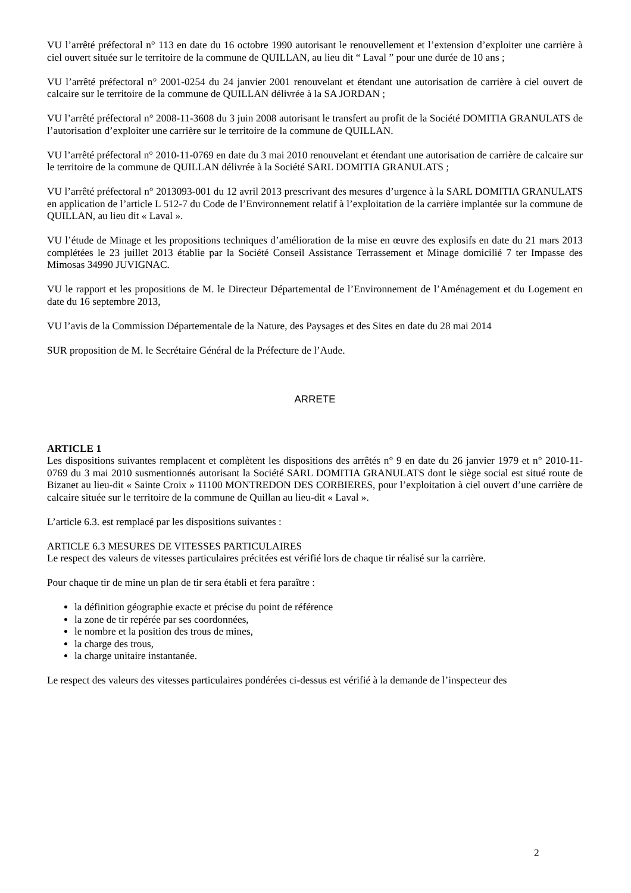VU l’arrêté préfectoral n° 113 en date du 16 octobre 1990 autorisant le renouvellement et l’extension d’exploiter une carrière à ciel ouvert située sur le territoire de la commune de QUILLAN, au lieu dit “ Laval ” pour une durée de 10 ans ;
VU l’arrêté préfectoral n° 2001-0254 du 24 janvier 2001 renouvelant et étendant une autorisation de carrière à ciel ouvert de calcaire sur le territoire de la commune de QUILLAN délivrée à la SA JORDAN ;
VU l’arrêté préfectoral n° 2008-11-3608 du 3 juin 2008 autorisant le transfert au profit de la Société DOMITIA GRANULATS de l’autorisation d’exploiter une carrière sur le territoire de la commune de QUILLAN.
VU l’arrêté préfectoral n° 2010-11-0769 en date du 3 mai 2010 renouvelant et étendant une autorisation de carrière de calcaire sur le territoire de la commune de QUILLAN délivrée à la Société SARL DOMITIA GRANULATS ;
VU l’arrêté préfectoral n° 2013093-001 du 12 avril 2013 prescrivant des mesures d’urgence à la SARL DOMITIA GRANULATS en application de l’article L 512-7 du Code de l’Environnement relatif à l’exploitation de la carrière implantée sur la commune de QUILLAN, au lieu dit « Laval ».
VU l’étude de Minage et les propositions techniques d’amélioration de la mise en œuvre des explosifs en date du 21 mars 2013 complétées le 23 juillet 2013 établie par la Société Conseil Assistance Terrassement et Minage domicilié 7 ter Impasse des Mimosas 34990 JUVIGNAC.
VU le rapport et les propositions de M. le Directeur Départemental de l’Environnement de l’Aménagement et du Logement en date du 16 septembre 2013,
VU l’avis de la Commission Départementale de la Nature, des Paysages et des Sites en date du 28 mai 2014
SUR proposition de M. le Secrétaire Général de la Préfecture de l’Aude.
ARRETE
ARTICLE 1
Les dispositions suivantes remplacent et complètent les dispositions des arrêtés n° 9 en date du 26 janvier 1979 et n° 2010-11-0769 du 3 mai 2010 susmentionnés autorisant la Société SARL DOMITIA GRANULATS dont le siège social est situé route de Bizanet au lieu-dit « Sainte Croix » 11100 MONTREDON DES CORBIERES, pour l’exploitation à ciel ouvert d’une carrière de calcaire située sur le territoire de la commune de Quillan au lieu-dit « Laval ».
L’article 6.3. est remplacé par les dispositions suivantes :
ARTICLE 6.3 MESURES DE VITESSES PARTICULAIRES
Le respect des valeurs de vitesses particulaires précitées est vérifié lors de chaque tir réalisé sur la carrière.
Pour chaque tir de mine un plan de tir sera établi et fera paraître :
la définition géographie exacte et précise du point de référence
la zone de tir repérée par ses coordonnées,
le nombre et la position des trous de mines,
la charge des trous,
la charge unitaire instantanée.
Le respect des valeurs des vitesses particulaires pondérées ci-dessus est vérifié à la demande de l’inspecteur des
2